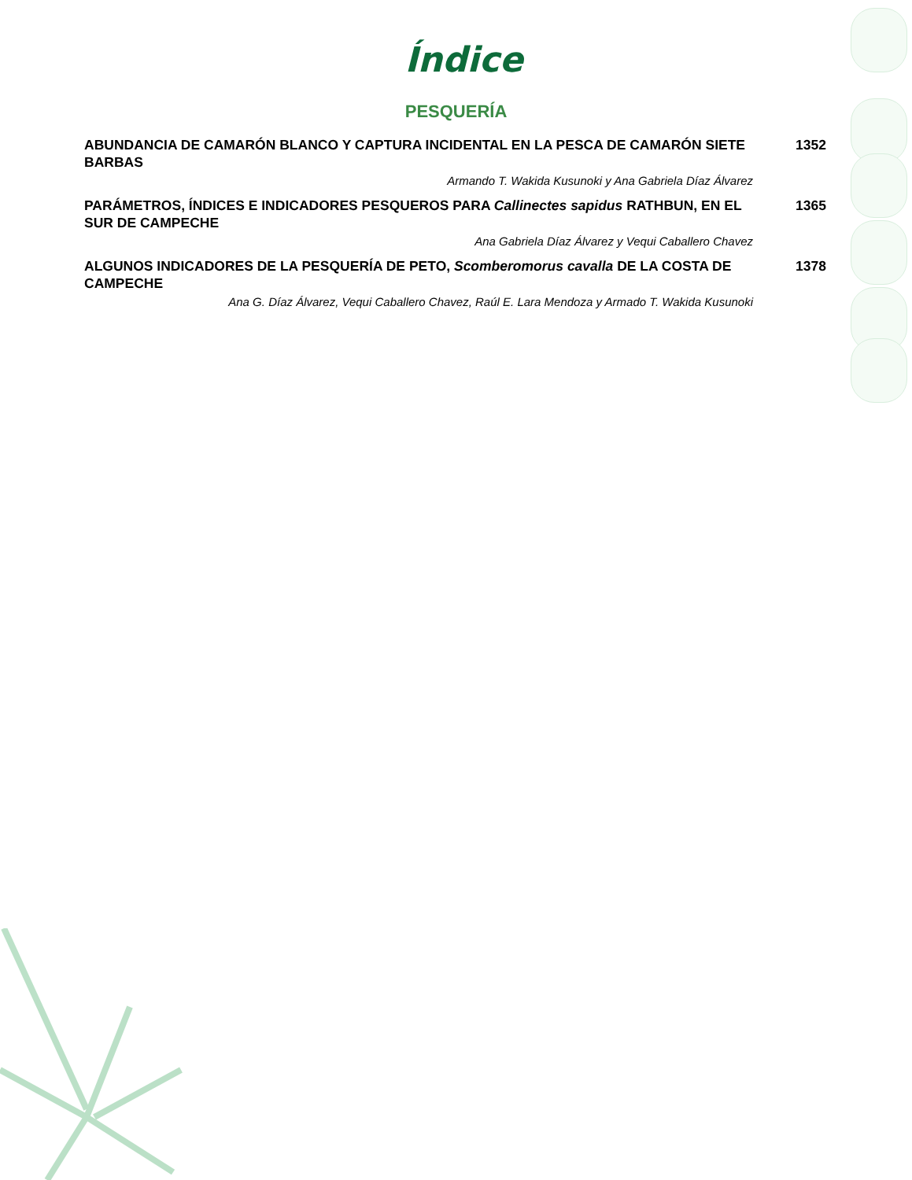Índice
PESQUERÍA
ABUNDANCIA DE CAMARÓN BLANCO Y CAPTURA INCIDENTAL EN LA PESCA DE CAMARÓN SIETE BARBAS
1352
Armando T. Wakida Kusunoki y Ana Gabriela Díaz Álvarez
PARÁMETROS, ÍNDICES E INDICADORES PESQUEROS PARA Callinectes sapidus RATHBUN, EN EL SUR DE CAMPECHE
1365
Ana Gabriela Díaz Álvarez y Vequi Caballero Chavez
ALGUNOS INDICADORES DE LA PESQUERÍA DE PETO, Scomberomorus cavalla DE LA COSTA DE CAMPECHE
1378
Ana G. Díaz Álvarez, Vequi Caballero Chavez, Raúl E. Lara Mendoza y Armado T. Wakida Kusunoki